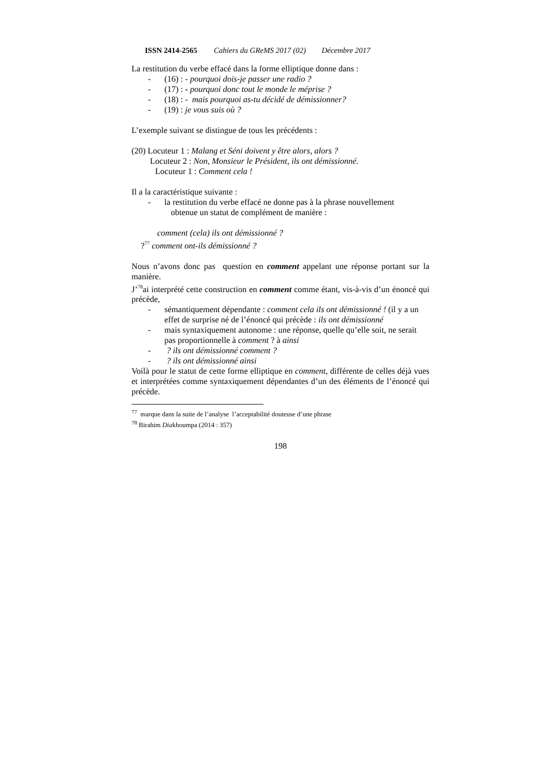ISSN 2414-2565 Cahiers du GReMS 2017 (02) Décembre 2017
La restitution du verbe effacé dans la forme elliptique donne dans :
- (16) : - pourquoi dois-je passer une radio ?
- (17) : - pourquoi donc tout le monde le méprise ?
- (18) : - mais pourquoi as-tu décidé de démissionner?
- (19) : je vous suis où ?
L’exemple suivant se distingue de tous les précédents :
(20) Locuteur 1 : Malang et Séni doivent y être alors, alors ?
Locuteur 2 : Non, Monsieur le Président, ils ont démissionné.
Locuteur 1 : Comment cela !
Il a la caractéristique suivante :
- la restitution du verbe effacé ne donne pas à la phrase nouvellement
obtenue un statut de complément de manière :
comment (cela) ils ont démissionné ?
?<sup>77</sup> comment ont-ils démissionné ?
Nous n’avons donc pas question en comment appelant une réponse portant sur la manière.
J’<sup>78</sup>ai interprété cette construction en comment comme étant, vis-à-vis d’un énoncé qui précède,
- sémantiquement dépendante : comment cela ils ont démissionné ! (il y a un effet de surprise né de l’énoncé qui précède : ils ont démissionné
- mais syntaxiquement autonome : une réponse, quelle qu’elle soit, ne serait pas proportionnelle à comment ? à ainsi
- ? ils ont démissionné comment ?
- ? ils ont démissionné ainsi
Voilà pour le statut de cette forme elliptique en comment, différente de celles déjà vues et interprétées comme syntaxiquement dépendantes d’un des éléments de l’énoncé qui précède.
<sup>77</sup> marque dans la suite de l’analyse l’acceptabilité douteuse d’une phrase
<sup>78</sup> Birahim Diakhoumpa (2014 : 357)
198